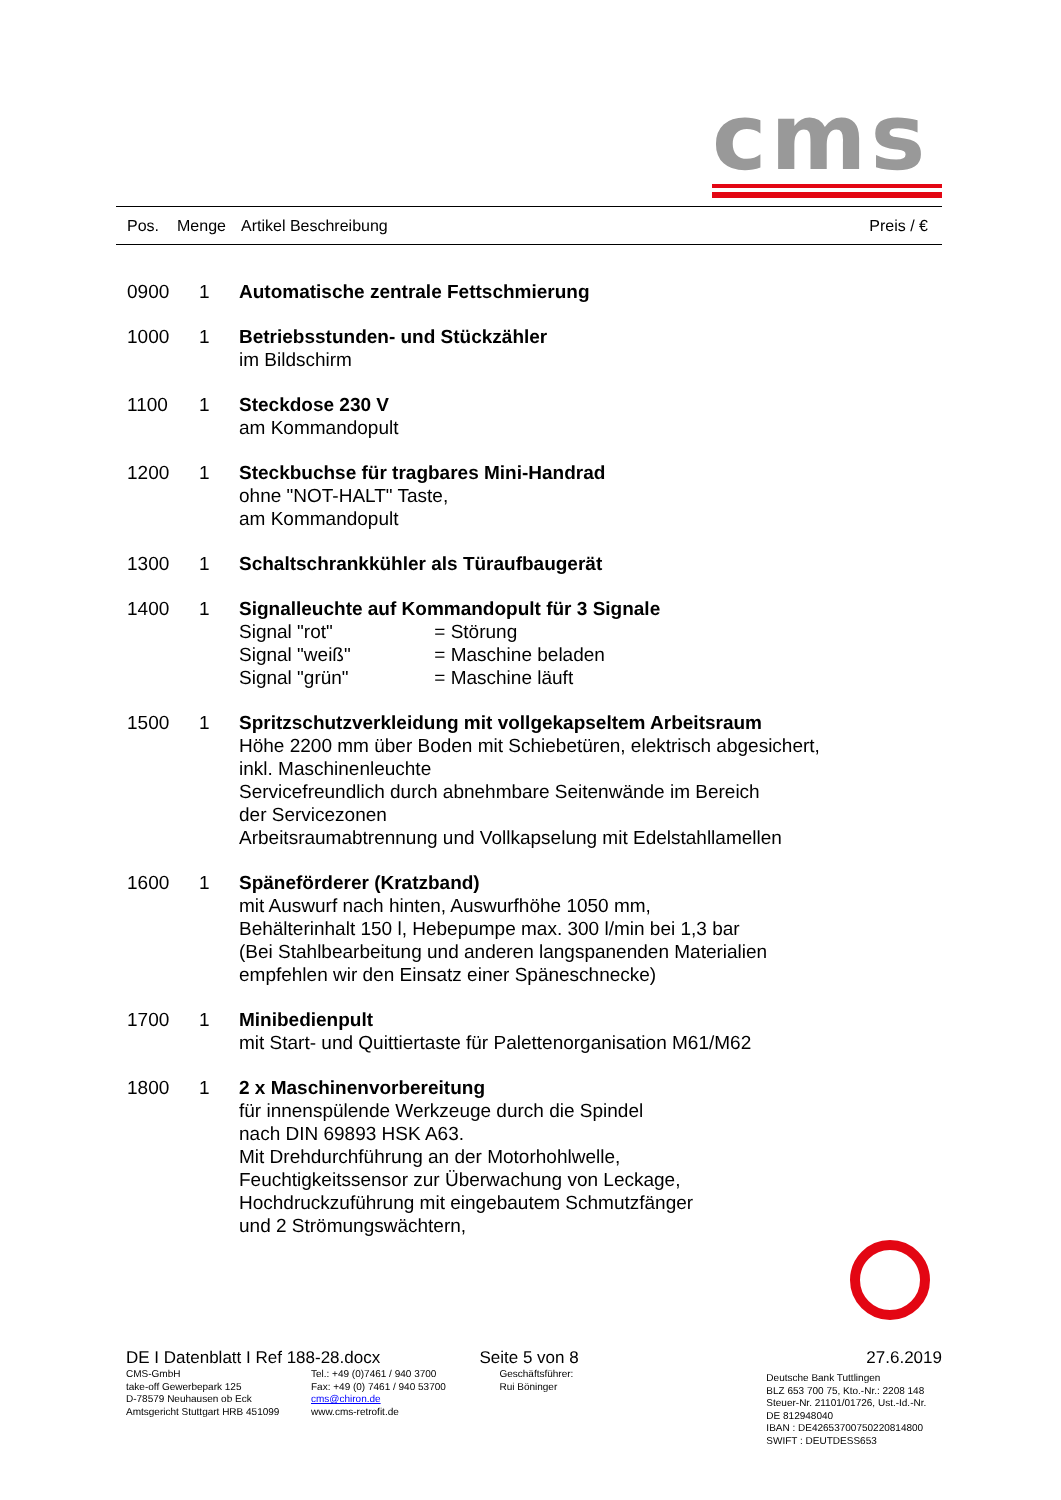cms
| Pos. | Menge | Artikel Beschreibung | Preis / € |
| --- | --- | --- | --- |
| | 0900 | 1 | Automatische zentrale Fettschmierung |
| | 1000 | 1 | Betriebsstunden- und Stückzähler im Bildschirm |
| | 1100 | 1 | Steckdose 230 V am Kommandopult |
| | 1200 | 1 | Steckbuchse für tragbares Mini-Handrad ohne "NOT-HALT" Taste, am Kommandopult |
| | 1300 | 1 | Schaltschrankkühler als Türaufbaugerät |
| | 1400 | 1 | Signalleuchte auf Kommandopult für 3 Signale Signal "rot" = Störung Signal "weiß" = Maschine beladen Signal "grün" = Maschine läuft |
| | 1500 | 1 | Spritzschutzverkleidung mit vollgekapseltem Arbeitsraum Höhe 2200 mm über Boden mit Schiebetüren, elektrisch abgesichert, inkl. Maschinenleuchte Servicefreundlich durch abnehmbare Seitenwände im Bereich der Servicezonen Arbeitsraumabtrennung und Vollkapselung mit Edelstahllamellen |
| | 1600 | 1 | Späneförderer (Kratzband) mit Auswurf nach hinten, Auswurfhöhe 1050 mm, Behälterinhalt 150 l, Hebepumpe max. 300 l/min bei 1,3 bar (Bei Stahlbearbeitung und anderen langspanenden Materialien empfehlen wir den Einsatz einer Späneschnecke) |
| | 1700 | 1 | Minibedienpult mit Start- und Quittiertaste für Palettenorganisation M61/M62 |
| | 1800 | 1 | 2 x Maschinenvorbereitung für innenspülende Werkzeuge durch die Spindel nach DIN 69893 HSK A63. Mit Drehdurchführung an der Motorhohlwelle, Feuchtigkeitssensor zur Überwachung von Leckage, Hochdruckzuführung mit eingebautem Schmutzfänger und 2 Strömungswächtern, |
| DE I Datenblatt I Ref 188-28.docx | Seite 5 von 8 | 27.6.2019 |
| / CMS-GmbH take-off Gewerbepark 125 D-78579 Neuhausen ob Eck Amtsgericht Stuttgart HRB 451099 / Tel.: +49 (0)7461 / 940 3700 Fax: +49 (0) 7461 / 940 53700 cms@chiron.de www.cms-retrofit.de / | Geschäftsführer: Rui Böninger | Deutsche Bank Tuttlingen BLZ 653 700 75, Kto.-Nr.: 2208 148 Steuer-Nr. 21101/01726, Ust.-Id.-Nr. DE 812948040 IBAN : DE42653700750220814800 SWIFT : DEUTDESS653 |